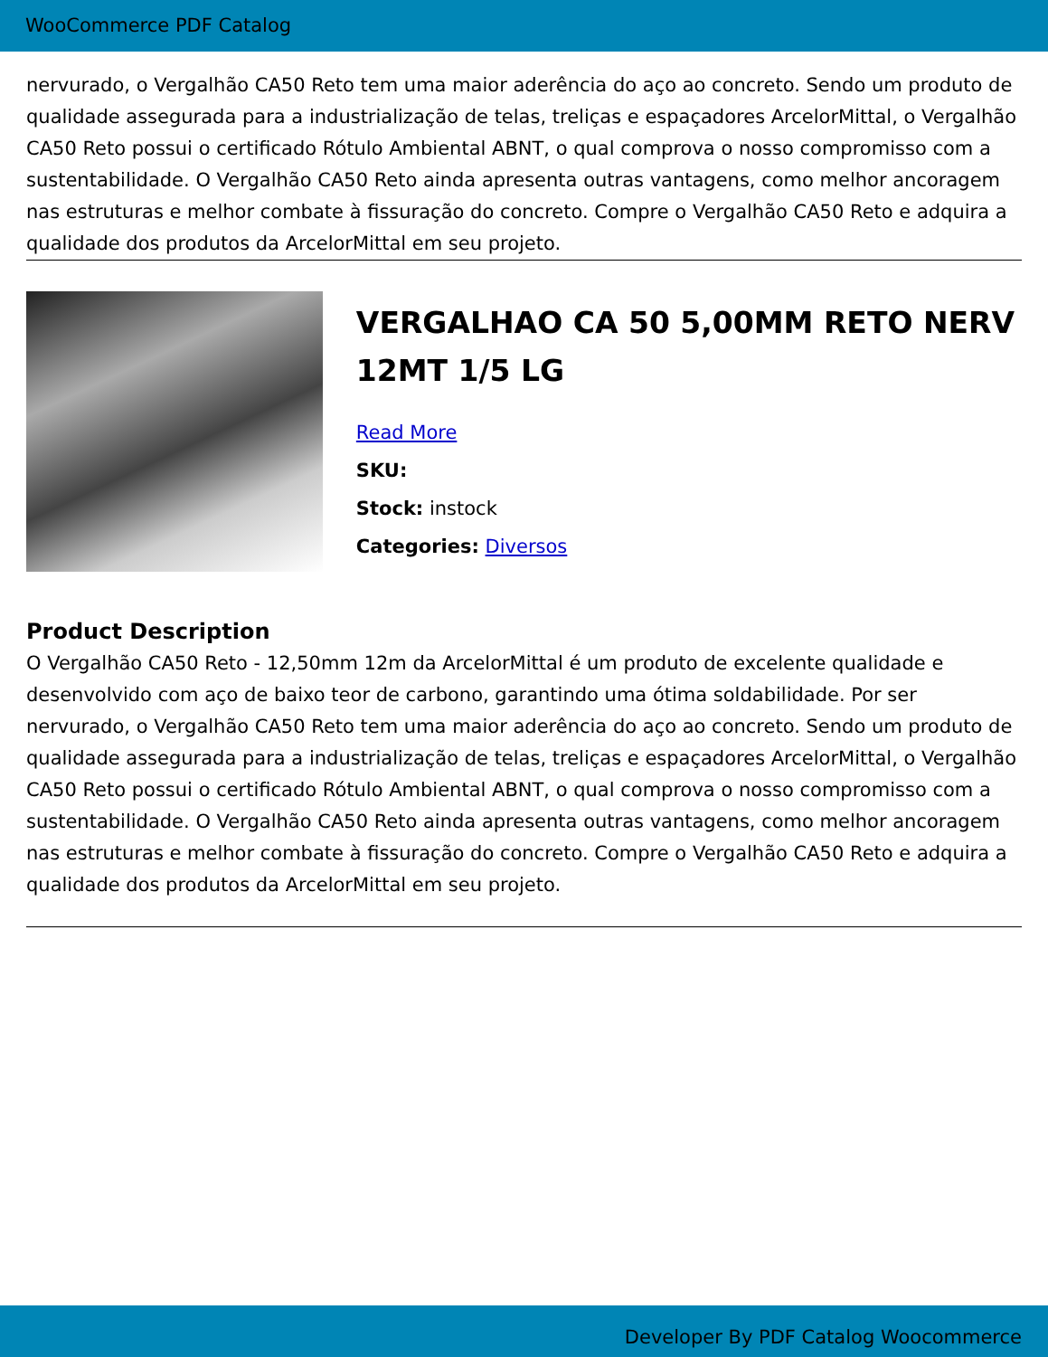WooCommerce PDF Catalog
nervurado, o Vergalhão CA50 Reto tem uma maior aderência do aço ao concreto. Sendo um produto de qualidade assegurada para a industrialização de telas, treliças e espaçadores ArcelorMittal, o Vergalhão CA50 Reto possui o certificado Rótulo Ambiental ABNT, o qual comprova o nosso compromisso com a sustentabilidade. O Vergalhão CA50 Reto ainda apresenta outras vantagens, como melhor ancoragem nas estruturas e melhor combate à fissuração do concreto. Compre o Vergalhão CA50 Reto e adquira a qualidade dos produtos da ArcelorMittal em seu projeto.
VERGALHAO CA 50 5,00MM RETO NERV 12MT 1/5 LG
Read More
SKU:
Stock: instock
Categories: Diversos
Product Description
O Vergalhão CA50 Reto - 12,50mm 12m da ArcelorMittal é um produto de excelente qualidade e desenvolvido com aço de baixo teor de carbono, garantindo uma ótima soldabilidade. Por ser nervurado, o Vergalhão CA50 Reto tem uma maior aderência do aço ao concreto. Sendo um produto de qualidade assegurada para a industrialização de telas, treliças e espaçadores ArcelorMittal, o Vergalhão CA50 Reto possui o certificado Rótulo Ambiental ABNT, o qual comprova o nosso compromisso com a sustentabilidade. O Vergalhão CA50 Reto ainda apresenta outras vantagens, como melhor ancoragem nas estruturas e melhor combate à fissuração do concreto. Compre o Vergalhão CA50 Reto e adquira a qualidade dos produtos da ArcelorMittal em seu projeto.
Developer By PDF Catalog Woocommerce